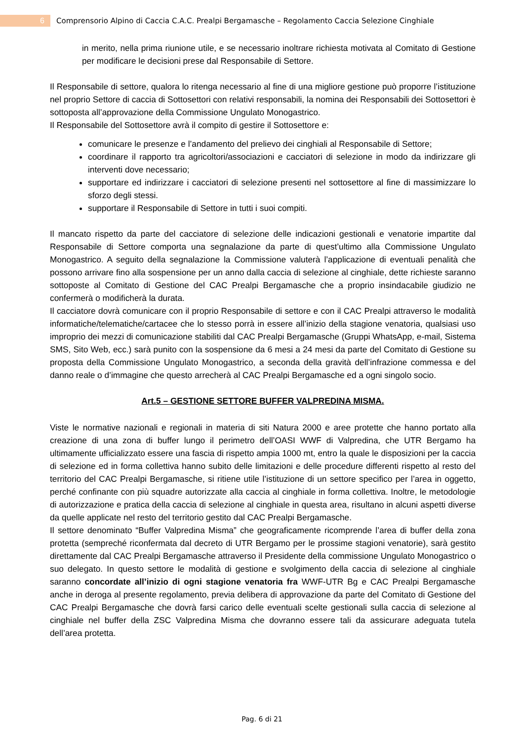6
Comprensorio Alpino di Caccia C.A.C. Prealpi Bergamasche – Regolamento Caccia Selezione Cinghiale
in merito, nella prima riunione utile, e se necessario inoltrare richiesta motivata al Comitato di Gestione per modificare le decisioni prese dal Responsabile di Settore.
Il Responsabile di settore, qualora lo ritenga necessario al fine di una migliore gestione può proporre l’istituzione nel proprio Settore di caccia di Sottosettori con relativi responsabili, la nomina dei Responsabili dei Sottosettori è sottoposta all’approvazione della Commissione Ungulato Monogastrico.
Il Responsabile del Sottosettore avrà il compito di gestire il Sottosettore e:
comunicare le presenze e l’andamento del prelievo dei cinghiali al Responsabile di Settore;
coordinare il rapporto tra agricoltori/associazioni e cacciatori di selezione in modo da indirizzare gli interventi dove necessario;
supportare ed indirizzare i cacciatori di selezione presenti nel sottosettore al fine di massimizzare lo sforzo degli stessi.
supportare il Responsabile di Settore in tutti i suoi compiti.
Il mancato rispetto da parte del cacciatore di selezione delle indicazioni gestionali e venatorie impartite dal Responsabile di Settore comporta una segnalazione da parte di quest’ultimo alla Commissione Ungulato Monogastrico. A seguito della segnalazione la Commissione valuterà l’applicazione di eventuali penalità che possono arrivare fino alla sospensione per un anno dalla caccia di selezione al cinghiale, dette richieste saranno sottoposte al Comitato di Gestione del CAC Prealpi Bergamasche che a proprio insindacabile giudizio ne confermerà o modificherà la durata.
Il cacciatore dovrà comunicare con il proprio Responsabile di settore e con il CAC Prealpi attraverso le modalità informatiche/telematiche/cartacee che lo stesso porrà in essere all’inizio della stagione venatoria, qualsiasi uso improprio dei mezzi di comunicazione stabiliti dal CAC Prealpi Bergamasche (Gruppi WhatsApp, e-mail, Sistema SMS, Sito Web, ecc.) sarà punito con la sospensione da 6 mesi a 24 mesi da parte del Comitato di Gestione su proposta della Commissione Ungulato Monogastrico, a seconda della gravità dell’infrazione commessa e del danno reale o d’immagine che questo arrecherà al CAC Prealpi Bergamasche ed a ogni singolo socio.
Art.5 – GESTIONE SETTORE BUFFER VALPREDINA MISMA.
Viste le normative nazionali e regionali in materia di siti Natura 2000 e aree protette che hanno portato alla creazione di una zona di buffer lungo il perimetro dell’OASI WWF di Valpredina, che UTR Bergamo ha ultimamente ufficializzato essere una fascia di rispetto ampia 1000 mt, entro la quale le disposizioni per la caccia di selezione ed in forma collettiva hanno subito delle limitazioni e delle procedure differenti rispetto al resto del territorio del CAC Prealpi Bergamasche, si ritiene utile l’istituzione di un settore specifico per l’area in oggetto, perché confinante con più squadre autorizzate alla caccia al cinghiale in forma collettiva. Inoltre, le metodologie di autorizzazione e pratica della caccia di selezione al cinghiale in questa area, risultano in alcuni aspetti diverse da quelle applicate nel resto del territorio gestito dal CAC Prealpi Bergamasche.
Il settore denominato “Buffer Valpredina Misma” che geograficamente ricomprende l’area di buffer della zona protetta (sempreché riconfermata dal decreto di UTR Bergamo per le prossime stagioni venatorie), sarà gestito direttamente dal CAC Prealpi Bergamasche attraverso il Presidente della commissione Ungulato Monogastrico o suo delegato. In questo settore le modalità di gestione e svolgimento della caccia di selezione al cinghiale saranno concordate all’inizio di ogni stagione venatoria fra WWF-UTR Bg e CAC Prealpi Bergamasche anche in deroga al presente regolamento, previa delibera di approvazione da parte del Comitato di Gestione del CAC Prealpi Bergamasche che dovrà farsi carico delle eventuali scelte gestionali sulla caccia di selezione al cinghiale nel buffer della ZSC Valpredina Misma che dovranno essere tali da assicurare adeguata tutela dell’area protetta.
Pag. 6 di 21